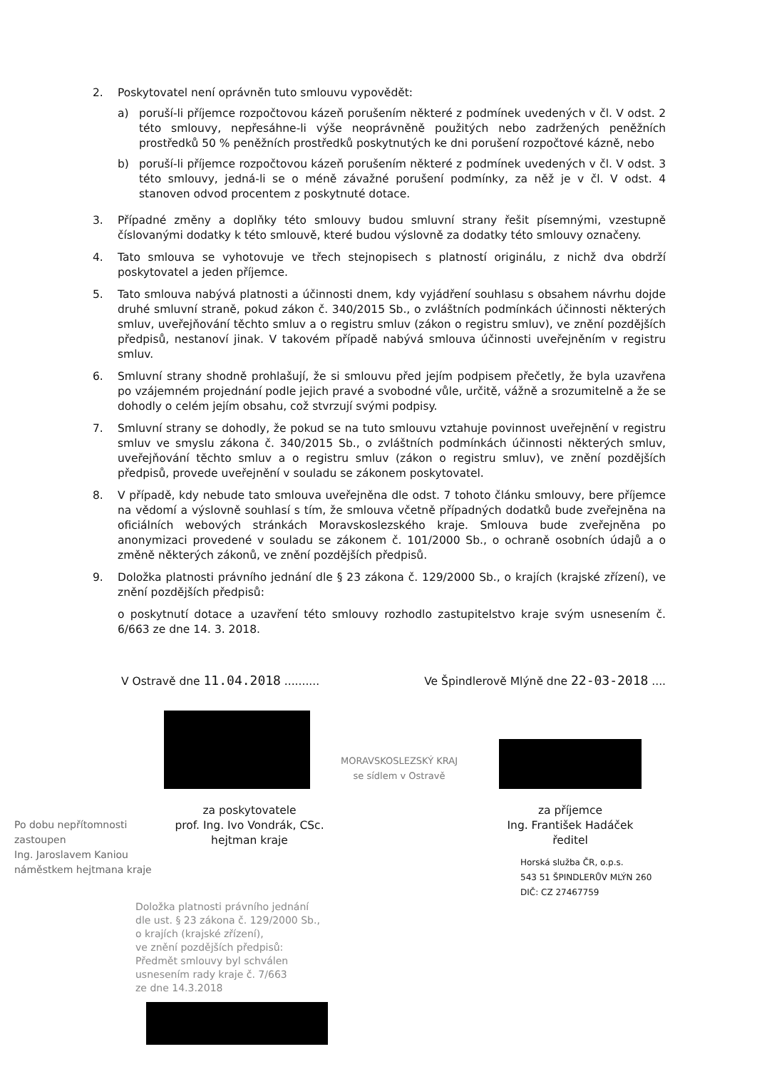2. Poskytovatel není oprávněn tuto smlouvu vypovědět:
a) poruší-li příjemce rozpočtovou kázeň porušením některé z podmínek uvedených v čl. V odst. 2 této smlouvy, nepřesáhne-li výše neoprávněně použitých nebo zadržených peněžních prostředků 50 % peněžních prostředků poskytnutých ke dni porušení rozpočtové kázně, nebo
b) poruší-li příjemce rozpočtovou kázeň porušením některé z podmínek uvedených v čl. V odst. 3 této smlouvy, jedná-li se o méně závažné porušení podmínky, za něž je v čl. V odst. 4 stanoven odvod procentem z poskytnuté dotace.
3. Případné změny a doplňky této smlouvy budou smluvní strany řešit písemnými, vzestupně číslovanými dodatky k této smlouvě, které budou výslovně za dodatky této smlouvy označeny.
4. Tato smlouva se vyhotovuje ve třech stejnopisech s platností originálu, z nichž dva obdrží poskytovatel a jeden příjemce.
5. Tato smlouva nabývá platnosti a účinnosti dnem, kdy vyjádření souhlasu s obsahem návrhu dojde druhé smluvní straně, pokud zákon č. 340/2015 Sb., o zvláštních podmínkách účinnosti některých smluv, uveřejňování těchto smluv a o registru smluv (zákon o registru smluv), ve znění pozdějších předpisů, nestanoví jinak. V takovém případě nabývá smlouva účinnosti uveřejněním v registru smluv.
6. Smluvní strany shodně prohlašují, že si smlouvu před jejím podpisem přečetly, že byla uzavřena po vzájemném projednání podle jejich pravé a svobodné vůle, určitě, vážně a srozumitelně a že se dohodly o celém jejím obsahu, což stvrzují svými podpisy.
7. Smluvní strany se dohodly, že pokud se na tuto smlouvu vztahuje povinnost uveřejnění v registru smluv ve smyslu zákona č. 340/2015 Sb., o zvláštních podmínkách účinnosti některých smluv, uveřejňování těchto smluv a o registru smluv (zákon o registru smluv), ve znění pozdějších předpisů, provede uveřejnění v souladu se zákonem poskytovatel.
8. V případě, kdy nebude tato smlouva uveřejněna dle odst. 7 tohoto článku smlouvy, bere příjemce na vědomí a výslovně souhlasí s tím, že smlouva včetně případných dodatků bude zveřejněna na oficiálních webových stránkách Moravskoslezského kraje. Smlouva bude zveřejněna po anonymizaci provedené v souladu se zákonem č. 101/2000 Sb., o ochraně osobních údajů a o změně některých zákonů, ve znění pozdějších předpisů.
9. Doložka platnosti právního jednání dle § 23 zákona č. 129/2000 Sb., o krajích (krajské zřízení), ve znění pozdějších předpisů:
o poskytnutí dotace a uzavření této smlouvy rozhodlo zastupitelstvo kraje svým usnesením č. 6/663 ze dne 14. 3. 2018.
V Ostravě dne 11.04.2018 ..........
Ve Špindlerově Mlýně dne 22-03-2018 ....
Po dobu nepřítomnosti zastoupen
Ing. Jaroslavem Kaniou
náměstkem hejtmana kraje
za poskytovatele
prof. Ing. Ivo Vondrák, CSc.
hejtman kraje
MORAVSKOSLEZSKÝ KRAJ
se sídlem v Ostravě
za příjemce
Ing. František Hadáček
ředitel
Horská služba ČR, o.p.s.
543 51 ŠPINDLERŮV MLÝN 260
DIČ: CZ 27467759
Doložka platnosti právního jednání
dle ust. § 23 zákona č. 129/2000 Sb.,
o krajích (krajské zřízení),
ve znění pozdějších předpisů:
Předmět smlouvy byl schválen
usnesením rady kraje č. 7/663
ze dne 14.3.2018